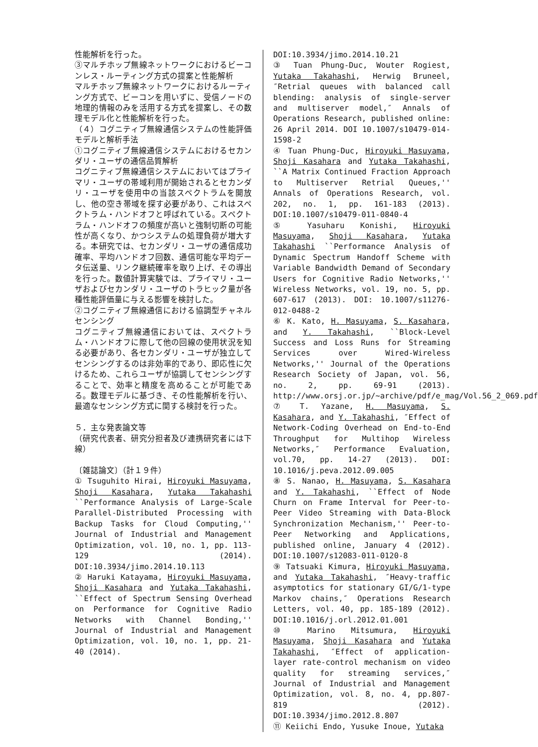性能解析を行った。
③マルチホップ無線ネットワークにおけるビーコンレス・ルーティング方式の提案と性能解析
マルチホップ無線ネットワークにおけるルーティング方式で、ビーコンを用いずに、受信ノードの地理的情報のみを活用する方式を提案し、その数理モデル化と性能解析を行った。
（４）コグニティブ無線通信システムの性能評価モデルと解析手法
①コグニティブ無線通信システムにおけるセカンダリ・ユーザの通信品質解析
コグニティブ無線通信システムにおいてはプライマリ・ユーザの帯域利用が開始されるとセカンダリ・ユーザを使用中の当該スペクトラムを開放し、他の空き帯域を探す必要があり、これはスペクトラム・ハンドオフと呼ばれている。スペクトラム・ハンドオフの頻度が高いと強制切断の可能性が高くなり、かつシステムの処理負荷が増大する。本研究では、セカンダリ・ユーザの通信成功確率、平均ハンドオフ回数、通信可能な平均データ伝送量、リンク継続確率を取り上げ、その導出を行った。数値計算実験では、プライマリ・ユーザおよびセカンダリ・ユーザのトラヒック量が各種性能評価量に与える影響を検討した。
②コグニティブ無線通信における協調型チャネルセンシング
コグニティブ無線通信においては、スペクトラム・ハンドオフに際して他の回線の使用状況を知る必要があり、各セカンダリ・ユーザが独立してセンシングするのは非効率的であり、即応性に欠けるため、これらユーザが協調してセンシングすることで、効率と精度を高めることが可能である。数理モデルに基づき、その性能解析を行い、最適なセンシング方式に関する検討を行った。
５．主な発表論文等
（研究代表者、研究分担者及び連携研究者には下線）
〔雑誌論文〕（計１９件）
① Tsuguhito Hirai, Hiroyuki Masuyama, Shoji Kasahara, Yutaka Takahashi ``Performance Analysis of Large-Scale Parallel-Distributed Processing with Backup Tasks for Cloud Computing,'' Journal of Industrial and Management Optimization, vol. 10, no. 1, pp. 113-129 (2014). DOI:10.3934/jimo.2014.10.113
② Haruki Katayama, Hiroyuki Masuyama, Shoji Kasahara and Yutaka Takahashi, ``Effect of Spectrum Sensing Overhead on Performance for Cognitive Radio Networks with Channel Bonding,'' Journal of Industrial and Management Optimization, vol. 10, no. 1, pp. 21-40 (2014).
DOI:10.3934/jimo.2014.10.21
③ Tuan Phung-Duc, Wouter Rogiest, Yutaka Takahashi, Herwig Bruneel, ″Retrial queues with balanced call blending: analysis of single-server and multiserver model,″ Annals of Operations Research, published online: 26 April 2014. DOI 10.1007/s10479-014-1598-2
④ Tuan Phung-Duc, Hiroyuki Masuyama, Shoji Kasahara and Yutaka Takahashi, ``A Matrix Continued Fraction Approach to Multiserver Retrial Queues,'' Annals of Operations Research, vol. 202, no. 1, pp. 161-183 (2013). DOI:10.1007/s10479-011-0840-4
⑤ Yasuharu Konishi, Hiroyuki Masuyama, Shoji Kasahara, Yutaka Takahashi ``Performance Analysis of Dynamic Spectrum Handoff Scheme with Variable Bandwidth Demand of Secondary Users for Cognitive Radio Networks,'' Wireless Networks, vol. 19, no. 5, pp. 607-617 (2013). DOI: 10.1007/s11276-012-0488-2
⑥ K. Kato, H. Masuyama, S. Kasahara, and Y. Takahashi, ``Block-Level Success and Loss Runs for Streaming Services over Wired-Wireless Networks,'' Journal of the Operations Research Society of Japan, vol. 56, no. 2, pp. 69-91 (2013). http://www.orsj.or.jp/~archive/pdf/e_mag/Vol.56_2_069.pdf
⑦ T. Yazane, H. Masuyama, S. Kasahara, and Y. Takahashi, ″Effect of Network-Coding Overhead on End-to-End Throughput for Multihop Wireless Networks,″ Performance Evaluation, vol.70, pp. 14-27 (2013). DOI: 10.1016/j.peva.2012.09.005
⑧ S. Nanao, H. Masuyama, S. Kasahara and Y. Takahashi, ``Effect of Node Churn on Frame Interval for Peer-to-Peer Video Streaming with Data-Block Synchronization Mechanism,'' Peer-to-Peer Networking and Applications, published online, January 4 (2012). DOI:10.1007/s12083-011-0120-8
⑨ Tatsuaki Kimura, Hiroyuki Masuyama, and Yutaka Takahashi, ″Heavy-traffic asymptotics for stationary GI/G/1-type Markov chains,″ Operations Research Letters, vol. 40, pp. 185-189 (2012). DOI:10.1016/j.orl.2012.01.001
⑩ Marino Mitsumura, Hiroyuki Masuyama, Shoji Kasahara and Yutaka Takahashi, ″Effect of application-layer rate-control mechanism on video quality for streaming services,″ Journal of Industrial and Management Optimization, vol. 8, no. 4, pp.807-819 (2012). DOI:10.3934/jimo.2012.8.807
⑪ Keiichi Endo, Yusuke Inoue, Yutaka